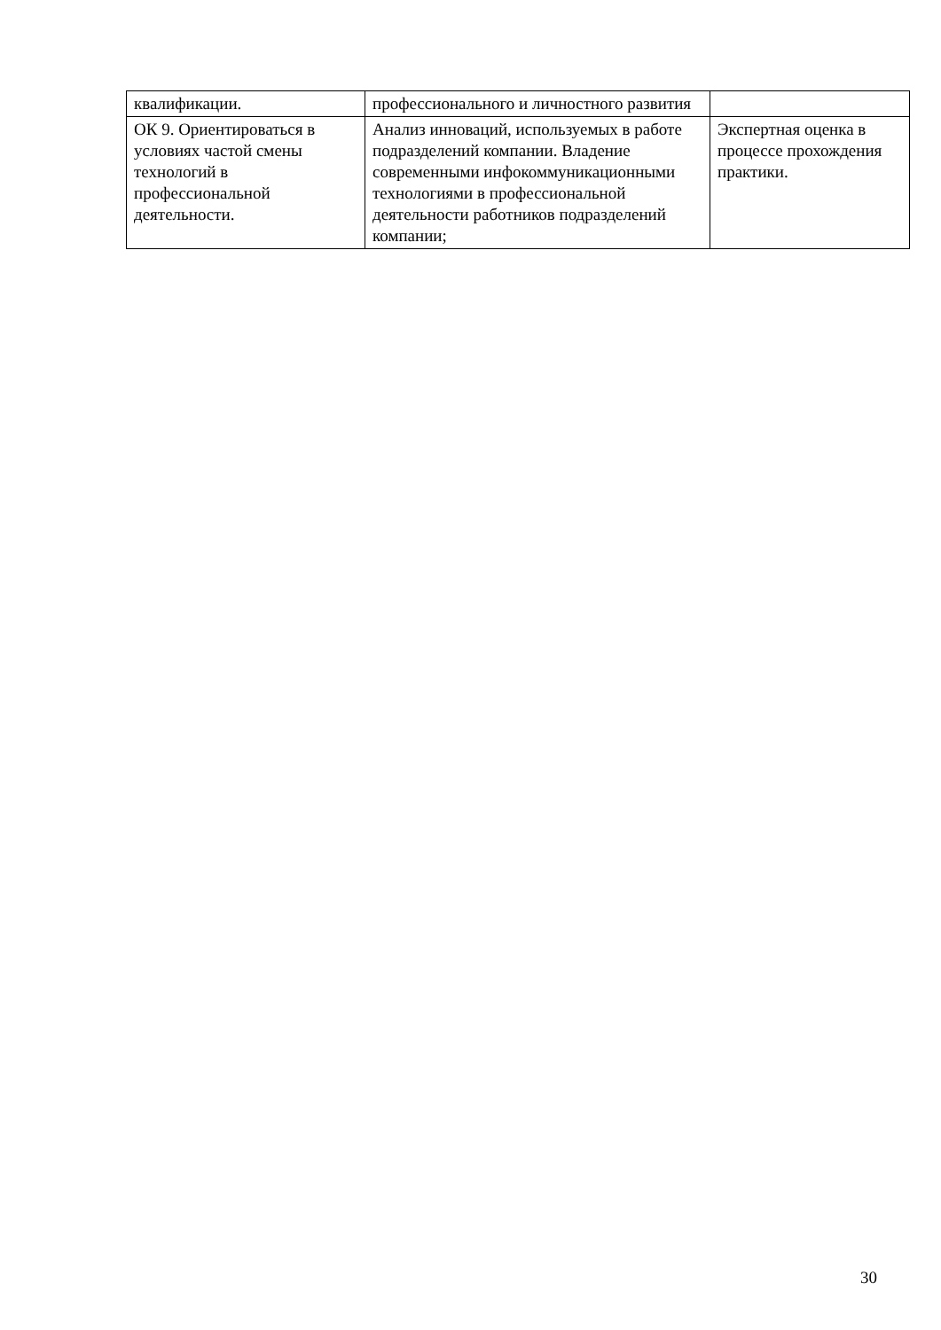| квалификации. | профессионального и личностного развития | |
| ОК 9. Ориентироваться в условиях частой смены технологий в профессиональной деятельности. | Анализ инноваций, используемых в работе подразделений компании. Владение современными инфокоммуникационными технологиями в профессиональной деятельности работников подразделений компании; | Экспертная оценка в процессе прохождения практики. |
30